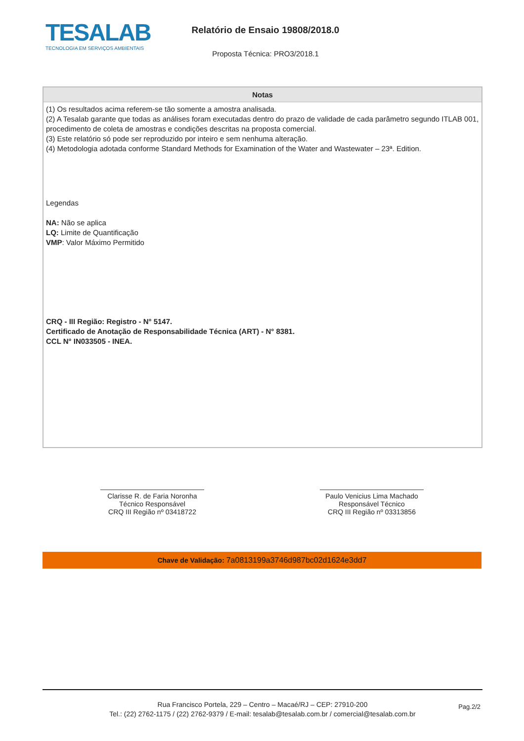TESALAB
TECNOLOGIA EM SERVIÇOS AMBIENTAIS
Relatório de Ensaio 19808/2018.0
Proposta Técnica: PRO3/2018.1
| Notas |
| --- |
| (1) Os resultados acima referem-se tão somente a amostra analisada. (2) A Tesalab garante que todas as análises foram executadas dentro do prazo de validade de cada parâmetro segundo ITLAB 001, procedimento de coleta de amostras e condições descritas na proposta comercial. (3) Este relatório só pode ser reproduzido por inteiro e sem nenhuma alteração. (4) Metodologia adotada conforme Standard Methods for Examination of the Water and Wastewater – 23ª. Edition. Legendas NA: Não se aplica LQ: Limite de Quantificação VMP : Valor Máximo Permitido CRQ - III Região: Registro - N° 5147. Certificado de Anotação de Responsabilidade Técnica (ART) - N° 8381. CCL N° IN033505 - INEA. |
Clarisse R. de Faria Noronha
Técnico Responsável
CRQ III Região nº 03418722
Paulo Venicius Lima Machado
Responsável Técnico
CRQ III Região nº 03313856
Chave de Validação: 7a0813199a3746d987bc02d1624e3dd7
Rua Francisco Portela, 229 – Centro – Macaé/RJ – CEP: 27910-200
Tel.: (22) 2762-1175 / (22) 2762-9379 / E-mail: tesalab@tesalab.com.br / comercial@tesalab.com.br
Pag.2/2